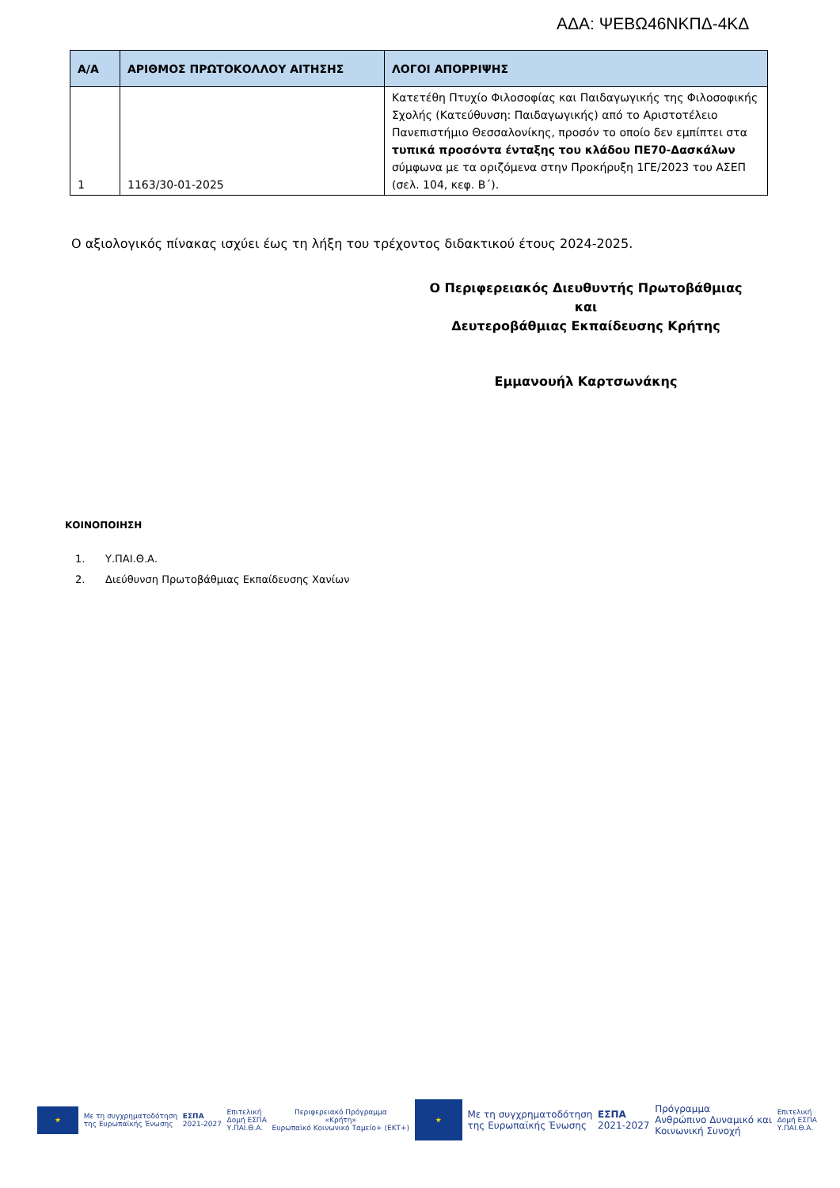ΑΔΑ: ΨΕΒΩ46ΝΚΠΔ-4ΚΔ
| Α/Α | ΑΡΙΘΜΟΣ ΠΡΩΤΟΚΟΛΛΟΥ ΑΙΤΗΣΗΣ | ΛΟΓΟΙ ΑΠΟΡΡΙΨΗΣ |
| --- | --- | --- |
| 1 | 1163/30-01-2025 | Κατετέθη Πτυχίο Φιλοσοφίας και Παιδαγωγικής της Φιλοσοφικής Σχολής (Κατεύθυνση: Παιδαγωγικής) από το Αριστοτέλειο Πανεπιστήμιο Θεσσαλονίκης, προσόν το οποίο δεν εμπίπτει στα τυπικά προσόντα ένταξης του κλάδου ΠΕ70-Δασκάλων σύμφωνα με τα οριζόμενα στην Προκήρυξη 1ΓΕ/2023 του ΑΣΕΠ (σελ. 104, κεφ. Β΄). |
Ο αξιολογικός πίνακας ισχύει έως τη λήξη του τρέχοντος διδακτικού έτους 2024-2025.
Ο Περιφερειακός Διευθυντής Πρωτοβάθμιας και
Δευτεροβάθμιας Εκπαίδευσης Κρήτης
Εμμανουήλ Καρτσωνάκης
ΚΟΙΝΟΠΟΙΗΣΗ
1. Υ.ΠΑΙ.Θ.Α.
2. Διεύθυνση Πρωτοβάθμιας Εκπαίδευσης Χανίων
★
Με τη συγχρηματοδότηση
της Ευρωπαϊκής Ένωσης
ΕΣΠΑ
2021-2027
Επιτελική
Δομή ΕΣΠΑ
Υ.ΠΑΙ.Θ.Α.
Περιφερειακό Πρόγραμμα
«Κρήτη»
Ευρωπαϊκό Κοινωνικό Ταμείο+ (ΕΚΤ+)
★
Με τη συγχρηματοδότηση
της Ευρωπαϊκής Ένωσης
ΕΣΠΑ
2021-2027
Πρόγραμμα
Ανθρώπινο Δυναμικό και
Κοινωνική Συνοχή
Επιτελική
Δομή ΕΣΠΑ
Υ.ΠΑΙ.Θ.Α.